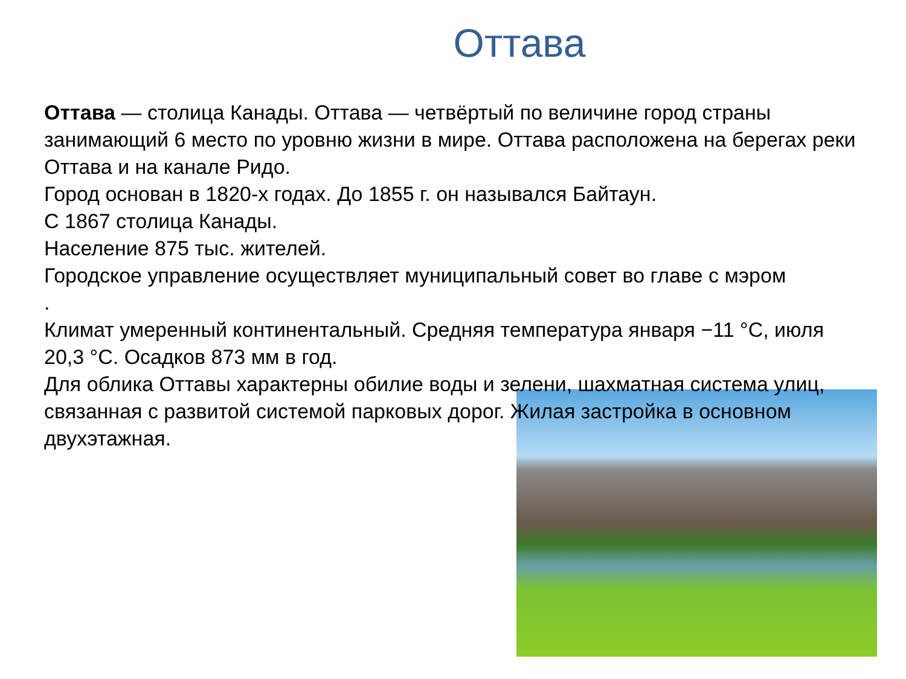Оттава
Оттава — столица Канады. Оттава — четвёртый по величине город страны занимающий 6 место по уровню жизни в мире. Оттава расположена на берегах реки Оттава и на канале Ридо.
Город основан в 1820-х годах. До 1855 г. он назывался Байтаун.
С 1867 столица Канады.
Население 875 тыс. жителей.
Городское управление осуществляет муниципальный совет во главе с мэром
.
Климат умеренный континентальный. Средняя температура января −11 °C, июля 20,3 °C. Осадков 873 мм в год.
Для облика Оттавы характерны обилие воды и зелени, шахматная система улиц, связанная с развитой системой парковых дорог. Жилая застройка в основном двухэтажная.